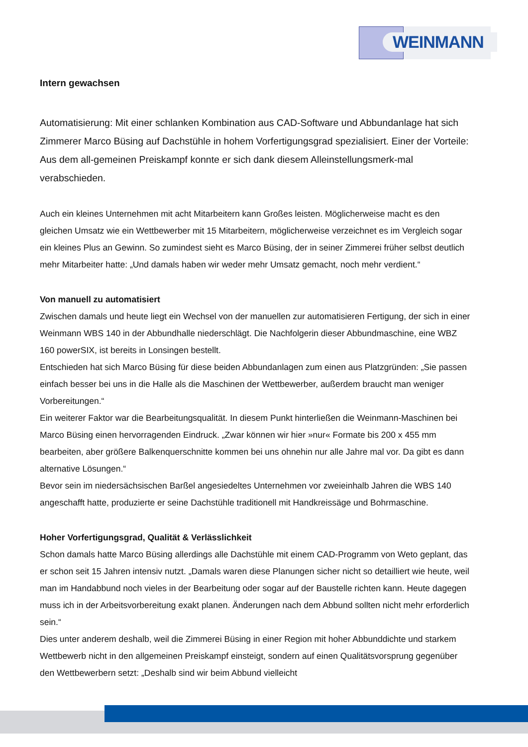WEINMANN
Intern gewachsen
Automatisierung: Mit einer schlanken Kombination aus CAD-Software und Abbundanlage hat sich Zimmerer Marco Büsing auf Dachstühle in hohem Vorfertigungsgrad spezialisiert. Einer der Vorteile: Aus dem all-gemeinen Preiskampf konnte er sich dank diesem Alleinstellungsmerk-mal verabschieden.
Auch ein kleines Unternehmen mit acht Mitarbeitern kann Großes leisten. Möglicherweise macht es den gleichen Umsatz wie ein Wettbewerber mit 15 Mitarbeitern, möglicherweise verzeichnet es im Vergleich sogar ein kleines Plus an Gewinn. So zumindest sieht es Marco Büsing, der in seiner Zimmerei früher selbst deutlich mehr Mitarbeiter hatte: „Und damals haben wir weder mehr Umsatz gemacht, noch mehr verdient.“
Von manuell zu automatisiert
Zwischen damals und heute liegt ein Wechsel von der manuellen zur automatisieren Fertigung, der sich in einer Weinmann WBS 140 in der Abbundhalle niederschlägt. Die Nachfolgerin dieser Abbundmaschine, eine WBZ 160 powerSIX, ist bereits in Lonsingen bestellt.
Entschieden hat sich Marco Büsing für diese beiden Abbundanlagen zum einen aus Platzgründen: „Sie passen einfach besser bei uns in die Halle als die Maschinen der Wettbewerber, außerdem braucht man weniger Vorbereitungen.“
Ein weiterer Faktor war die Bearbeitungsqualität. In diesem Punkt hinterließen die Weinmann-Maschinen bei Marco Büsing einen hervorragenden Eindruck. „Zwar können wir hier »nur« Formate bis 200 x 455 mm bearbeiten, aber größere Balkenquerschnitte kommen bei uns ohnehin nur alle Jahre mal vor. Da gibt es dann alternative Lösungen.“
Bevor sein im niedersächsischen Barßel angesiedeltes Unternehmen vor zweieinhalb Jahren die WBS 140 angeschafft hatte, produzierte er seine Dachstühle traditionell mit Handkreissäge und Bohrmaschine.
Hoher Vorfertigungsgrad, Qualität & Verlässlichkeit
Schon damals hatte Marco Büsing allerdings alle Dachstühle mit einem CAD-Programm von Weto geplant, das er schon seit 15 Jahren intensiv nutzt. „Damals waren diese Planungen sicher nicht so detailliert wie heute, weil man im Handabbund noch vieles in der Bearbeitung oder sogar auf der Baustelle richten kann. Heute dagegen muss ich in der Arbeitsvorbereitung exakt planen. Änderungen nach dem Abbund sollten nicht mehr erforderlich sein.“
Dies unter anderem deshalb, weil die Zimmerei Büsing in einer Region mit hoher Abbunddichte und starkem Wettbewerb nicht in den allgemeinen Preiskampf einsteigt, sondern auf einen Qualitätsvorsprung gegenüber den Wettbewerbern setzt: „Deshalb sind wir beim Abbund vielleicht